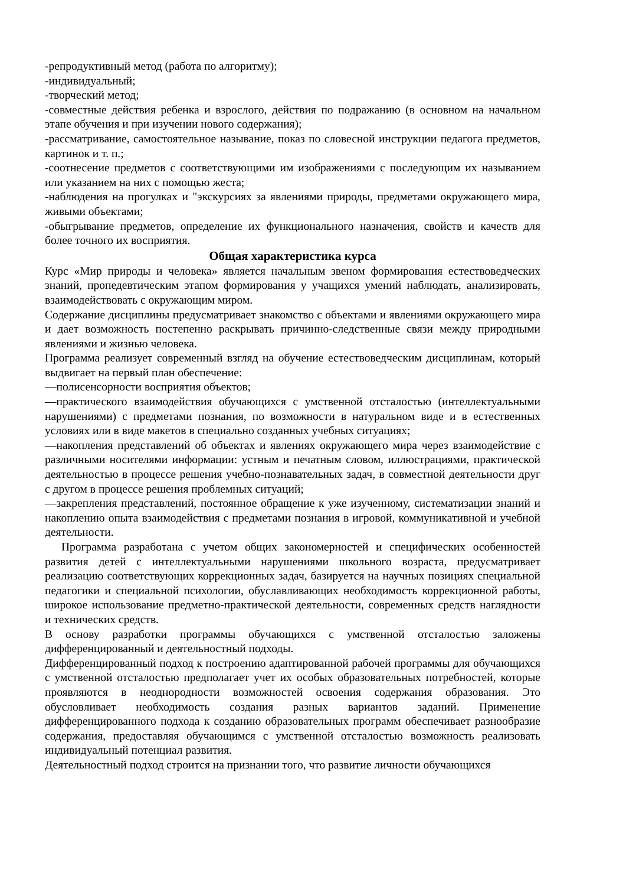-репродуктивный метод (работа по алгоритму);
-индивидуальный;
-творческий метод;
-совместные действия ребенка и взрослого, действия по подражанию (в основном на начальном этапе обучения и при изучении нового содержания);
-рассматривание, самостоятельное называние, показ по словесной инструкции педагога предметов, картинок и т. п.;
-соотнесение предметов с соответствующими им изображениями с последующим их называнием или указанием на них с помощью жеста;
-наблюдения на прогулках и "экскурсиях за явлениями природы, предметами окружающего мира, живыми объектами;
-обыгрывание предметов, определение их функционального назначения, свойств и качеств для более точного их восприятия.
Общая характеристика курса
Курс «Мир природы и человека» является начальным звеном формирования естествоведческих знаний, пропедевтическим этапом формирования у учащихся умений наблюдать, анализировать, взаимодействовать с окружающим миром.
Содержание дисциплины предусматривает знакомство с объектами и явлениями окружающего мира и дает возможность постепенно раскрывать причинно-следственные связи между природными явлениями и жизнью человека.
Программа реализует современный взгляд на обучение естествоведческим дисциплинам, который выдвигает на первый план обеспечение:
—полисенсорности восприятия объектов;
—практического взаимодействия обучающихся с умственной отсталостью (интеллектуальными нарушениями) с предметами познания, по возможности в натуральном виде и в естественных условиях или в виде макетов в специально созданных учебных ситуациях;
—накопления представлений об объектах и явлениях окружающего мира через взаимодействие с различными носителями информации: устным и печатным словом, иллюстрациями, практической деятельностью в процессе решения учебно-познавательных задач, в совместной деятельности друг с другом в процессе решения проблемных ситуаций;
—закрепления представлений, постоянное обращение к уже изученному, систематизации знаний и накоплению опыта взаимодействия с предметами познания в игровой, коммуникативной и учебной деятельности.
Программа разработана с учетом общих закономерностей и специфических особенностей развития детей с интеллектуальными нарушениями школьного возраста, предусматривает реализацию соответствующих коррекционных задач, базируется на научных позициях специальной педагогики и специальной психологии, обуславливающих необходимость коррекционной работы, широкое использование предметно-практической деятельности, современных средств наглядности и технических средств.
В основу разработки программы обучающихся с умственной отсталостью заложены дифференцированный и деятельностный подходы.
Дифференцированный подход к построению адаптированной рабочей программы для обучающихся с умственной отсталостью предполагает учет их особых образовательных потребностей, которые проявляются в неоднородности возможностей освоения содержания образования. Это обусловливает необходимость создания разных вариантов заданий. Применение дифференцированного подхода к созданию образовательных программ обеспечивает разнообразие содержания, предоставляя обучающимся с умственной отсталостью возможность реализовать индивидуальный потенциал развития.
Деятельностный подход строится на признании того, что развитие личности обучающихся